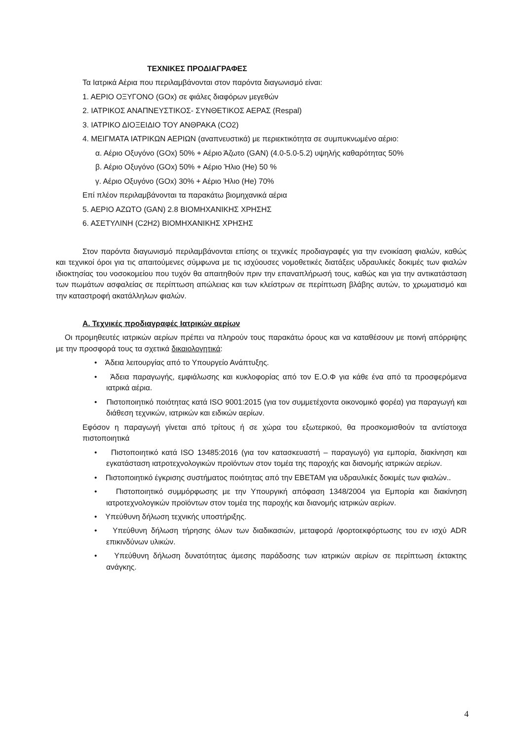ΤΕΧΝΙΚΕΣ ΠΡΟΔΙΑΓΡΑΦΕΣ
Τα Ιατρικά Αέρια που περιλαμβάνονται στον παρόντα διαγωνισμό είναι:
1. ΑΕΡΙΟ ΟΞΥΓΟΝΟ (GOx) σε φιάλες διαφόρων μεγεθών
2. ΙΑΤΡΙΚΟΣ ΑΝΑΠΝΕΥΣΤΙΚΟΣ- ΣΥΝΘΕΤΙΚΟΣ ΑΕΡΑΣ (Respal)
3. ΙΑΤΡΙΚΟ ΔΙΟΞΕΙΔΙΟ ΤΟΥ ΑΝΘΡΑΚΑ (CO2)
4. ΜΕΙΓΜΑΤΑ ΙΑΤΡΙΚΩΝ ΑΕΡΙΩΝ (αναπνευστικά) με περιεκτικότητα σε συμπυκνωμένο αέριο:
α. Αέριο Οξυγόνο (GOx) 50% + Αέριο Άζωτο (GAN) (4.0-5.0-5.2) υψηλής καθαρότητας 50%
β. Αέριο Οξυγόνο (GOx) 50% + Αέριο Ήλιο (He) 50 %
γ. Αέριο Οξυγόνο (GOx) 30% + Αέριο Ήλιο (He) 70%
Επί πλέον περιλαμβάνονται τα παρακάτω βιομηχανικά αέρια
5. ΑΕΡΙΟ ΑΖΩΤΟ (GAN) 2.8 ΒΙΟΜΗΧΑΝΙΚΗΣ ΧΡΗΣΗΣ
6. ΑΣΕΤΥΛΙΝΗ (C2H2) ΒΙΟΜΗΧΑΝΙΚΗΣ ΧΡΗΣΗΣ
Στον παρόντα διαγωνισμό περιλαμβάνονται επίσης οι τεχνικές προδιαγραφές για την ενοικίαση φιαλών, καθώς και τεχνικοί όροι για τις απαιτούμενες σύμφωνα με τις ισχύουσες νομοθετικές διατάξεις υδραυλικές δοκιμές των φιαλών ιδιοκτησίας του νοσοκομείου που τυχόν θα απαιτηθούν πριν την επαναπλήρωσή τους, καθώς και για την αντικατάσταση των πωμάτων ασφαλείας σε περίπτωση απώλειας και των κλείστρων σε περίπτωση βλάβης αυτών, το χρωματισμό και την καταστροφή ακατάλληλων φιαλών.
Α. Τεχνικές προδιαγραφές Ιατρικών αερίων
Οι προμηθευτές ιατρικών αερίων πρέπει να πληρούν τους παρακάτω όρους και να καταθέσουν με ποινή απόρριψης με την προσφορά τους τα σχετικά δικαιολογητικά:
• Άδεια λειτουργίας από το Υπουργείο Ανάπτυξης.
• Άδεια παραγωγής, εμφιάλωσης και κυκλοφορίας από τον Ε.Ο.Φ για κάθε ένα από τα προσφερόμενα ιατρικά αέρια.
• Πιστοποιητικό ποιότητας κατά ISO 9001:2015 (για τον συμμετέχοντα οικονομικό φορέα) για παραγωγή και διάθεση τεχνικών, ιατρικών και ειδικών αερίων.
Εφόσον η παραγωγή γίνεται από τρίτους ή σε χώρα του εξωτερικού, θα προσκομισθούν τα αντίστοιχα πιστοποιητικά
• Πιστοποιητικό κατά ISO 13485:2016 (για τον κατασκευαστή – παραγωγό) για εμπορία, διακίνηση και εγκατάσταση ιατροτεχνολογικών προϊόντων στον τομέα της παροχής και διανομής ιατρικών αερίων.
• Πιστοποιητικό έγκρισης συστήματος ποιότητας από την ΕΒΕΤΑΜ για υδραυλικές δοκιμές των φιαλών..
• Πιστοποιητικό συμμόρφωσης με την Υπουργική απόφαση 1348/2004 για Εμπορία και διακίνηση ιατροτεχνολογικών προϊόντων στον τομέα της παροχής και διανομής ιατρικών αερίων.
• Υπεύθυνη δήλωση τεχνικής υποστήριξης.
• Υπεύθυνη δήλωση τήρησης όλων των διαδικασιών, μεταφορά /φορτοεκφόρτωσης του εν ισχύ ADR επικινδύνων υλικών.
• Υπεύθυνη δήλωση δυνατότητας άμεσης παράδοσης των ιατρικών αερίων σε περίπτωση έκτακτης ανάγκης.
4